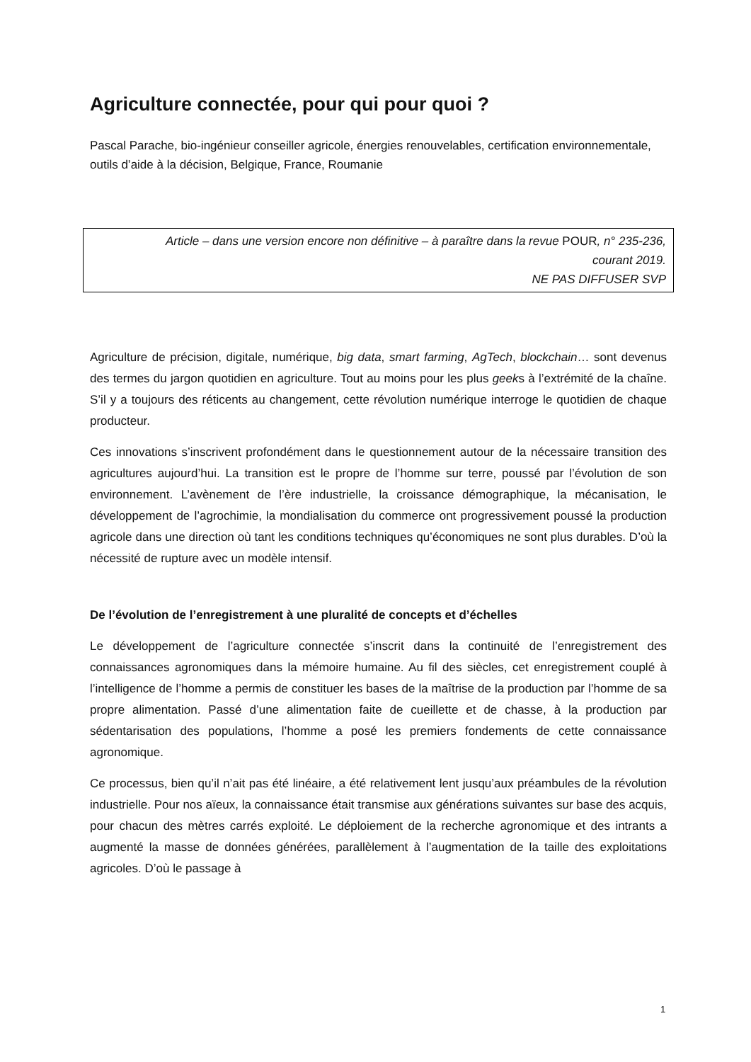Agriculture connectée, pour qui pour quoi ?
Pascal Parache, bio-ingénieur conseiller agricole, énergies renouvelables, certification environnementale, outils d’aide à la décision, Belgique, France, Roumanie
Article – dans une version encore non définitive – à paraître dans la revue POUR, n° 235-236,
courant 2019.
NE PAS DIFFUSER SVP
Agriculture de précision, digitale, numérique, big data, smart farming, AgTech, blockchain… sont devenus des termes du jargon quotidien en agriculture. Tout au moins pour les plus geeks à l’extrémité de la chaîne. S’il y a toujours des réticents au changement, cette révolution numérique interroge le quotidien de chaque producteur.
Ces innovations s’inscrivent profondément dans le questionnement autour de la nécessaire transition des agricultures aujourd’hui. La transition est le propre de l’homme sur terre, poussé par l’évolution de son environnement. L’avènement de l’ère industrielle, la croissance démographique, la mécanisation, le développement de l’agrochimie, la mondialisation du commerce ont progressivement poussé la production agricole dans une direction où tant les conditions techniques qu’économiques ne sont plus durables. D’où la nécessité de rupture avec un modèle intensif.
De l’évolution de l’enregistrement à une pluralité de concepts et d’échelles
Le développement de l’agriculture connectée s’inscrit dans la continuité de l’enregistrement des connaissances agronomiques dans la mémoire humaine. Au fil des siècles, cet enregistrement couplé à l’intelligence de l’homme a permis de constituer les bases de la maîtrise de la production par l’homme de sa propre alimentation. Passé d’une alimentation faite de cueillette et de chasse, à la production par sédentarisation des populations, l’homme a posé les premiers fondements de cette connaissance agronomique.
Ce processus, bien qu’il n’ait pas été linéaire, a été relativement lent jusqu’aux préambules de la révolution industrielle. Pour nos aïeux, la connaissance était transmise aux générations suivantes sur base des acquis, pour chacun des mètres carrés exploité. Le déploiement de la recherche agronomique et des intrants a augmenté la masse de données générées, parallèlement à l’augmentation de la taille des exploitations agricoles. D’où le passage à
1